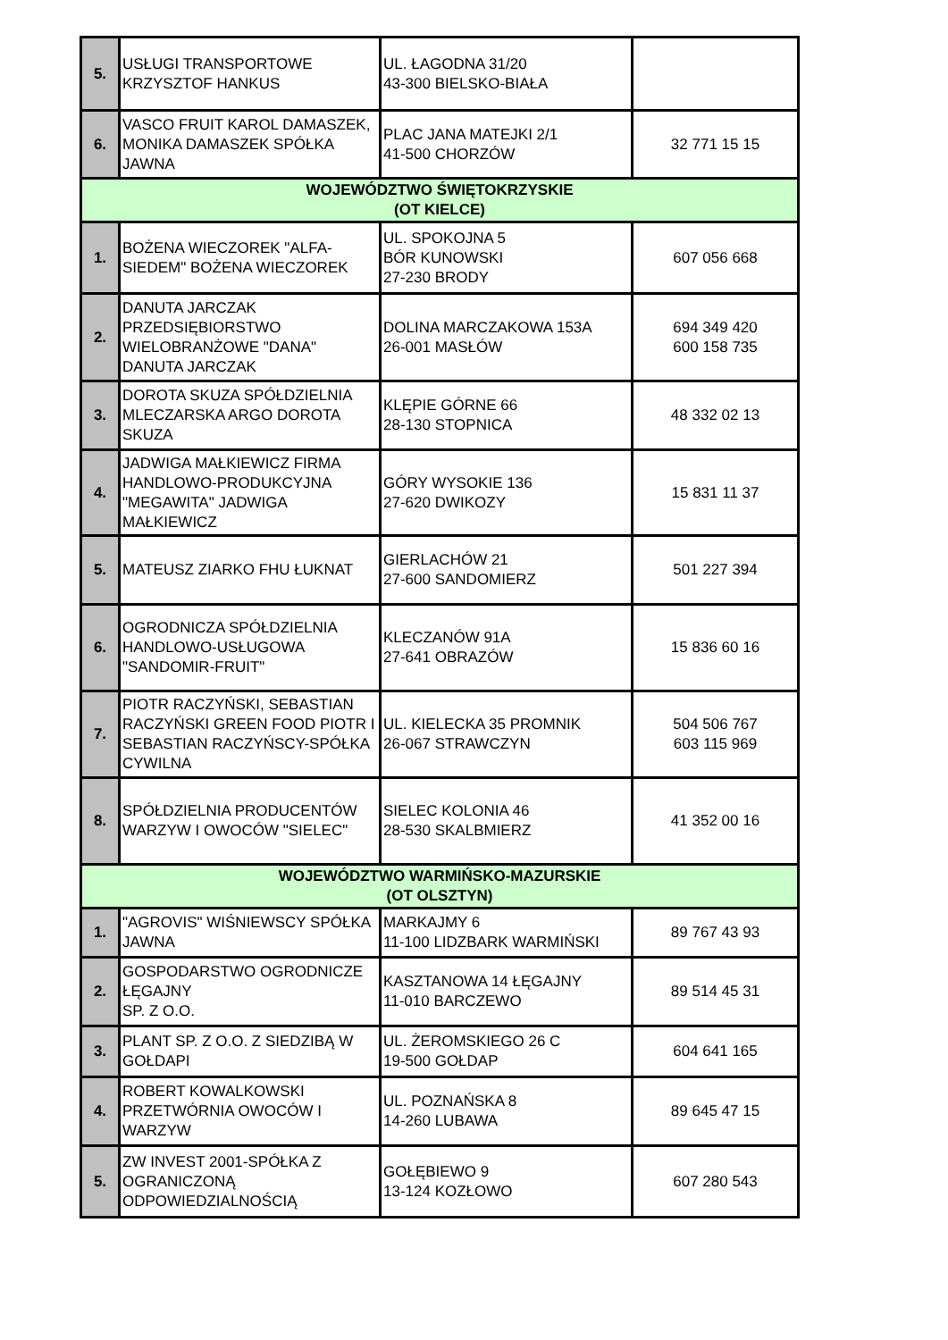| 5. | USŁUGI TRANSPORTOWE KRZYSZTOF HANKUS | UL. ŁAGODNA 31/20 43-300 BIELSKO-BIAŁA | |
| 6. | VASCO FRUIT KAROL DAMASZEK, MONIKA DAMASZEK SPÓŁKA JAWNA | PLAC JANA MATEJKI 2/1 41-500 CHORZÓW | 32 771 15 15 |
| WOJEWÓDZTWO ŚWIĘTOKRZYSKIE (OT KIELCE) | | | |
| 1. | BOŻENA WIECZOREK "ALFA-SIEDEM" BOŻENA WIECZOREK | UL. SPOKOJNA 5 BÓR KUNOWSKI 27-230 BRODY | 607 056 668 |
| 2. | DANUTA JARCZAK PRZEDSIĘBIORSTWO WIELOBRANŻOWE "DANA" DANUTA JARCZAK | DOLINA MARCZAKOWA 153A 26-001 MASŁÓW | 694 349 420 600 158 735 |
| 3. | DOROTA SKUZA SPÓŁDZIELNIA MLECZARSKA ARGO DOROTA SKUZA | KLĘPIE GÓRNE 66 28-130 STOPNICA | 48 332 02 13 |
| 4. | JADWIGA MAŁKIEWICZ FIRMA HANDLOWO-PRODUKCYJNA "MEGAWITA" JADWIGA MAŁKIEWICZ | GÓRY WYSOKIE 136 27-620 DWIKOZY | 15 831 11 37 |
| 5. | MATEUSZ ZIARKO FHU ŁUKNAT | GIERLACHÓW 21 27-600 SANDOMIERZ | 501 227 394 |
| 6. | OGRODNICZA SPÓŁDZIELNIA HANDLOWO-USŁUGOWA "SANDOMIR-FRUIT" | KLECZANÓW 91A 27-641 OBRAZÓW | 15 836 60 16 |
| 7. | PIOTR RACZYŃSKI, SEBASTIAN RACZYŃSKI GREEN FOOD PIOTR I SEBASTIAN RACZYŃSCY-SPÓŁKA CYWILNA | UL. KIELECKA 35 PROMNIK 26-067 STRAWCZYN | 504 506 767 603 115 969 |
| 8. | SPÓŁDZIELNIA PRODUCENTÓW WARZYW I OWOCÓW "SIELEC" | SIELEC KOLONIA 46 28-530 SKALBMIERZ | 41 352 00 16 |
| WOJEWÓDZTWO WARMIŃSKO-MAZURSKIE (OT OLSZTYN) | | | |
| 1. | "AGROVIS" WIŚNIEWSCY SPÓŁKA JAWNA | MARKAJMY 6 11-100 LIDZBARK WARMIŃSKI | 89 767 43 93 |
| 2. | GOSPODARSTWO OGRODNICZE ŁĘGAJNY SP. Z O.O. | KASZTANOWA 14 ŁĘGAJNY 11-010 BARCZEWO | 89 514 45 31 |
| 3. | PLANT SP. Z O.O. Z SIEDZIBĄ W GOŁDAPI | UL. ŻEROMSKIEGO 26 C 19-500 GOŁDAP | 604 641 165 |
| 4. | ROBERT KOWALKOWSKI PRZETWÓRNIA OWOCÓW I WARZYW | UL. POZNAŃSKA 8 14-260 LUBAWA | 89 645 47 15 |
| 5. | ZW INVEST 2001-SPÓŁKA Z OGRANICZONĄ ODPOWIEDZIALNOŚCIĄ | GOŁĘBIEWO 9 13-124 KOZŁOWO | 607 280 543 |